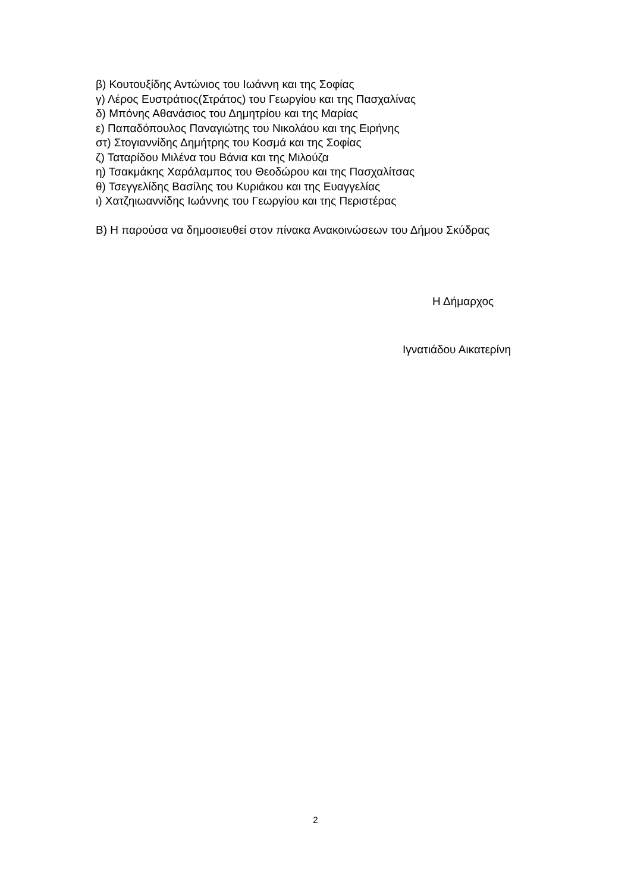β) Κουτουξίδης Αντώνιος του Ιωάννη και της Σοφίας
γ) Λέρος Ευστράτιος(Στράτος) του Γεωργίου και της Πασχαλίνας
δ) Μπόνης Αθανάσιος του Δημητρίου και της Μαρίας
ε) Παπαδόπουλος Παναγιώτης του Νικολάου και της Ειρήνης
στ) Στογιαννίδης Δημήτρης του Κοσμά και της Σοφίας
ζ) Ταταρίδου Μιλένα του Βάνια και της Μιλούζα
η) Τσακμάκης Χαράλαμπος του Θεοδώρου και της Πασχαλίτσας
θ) Τσεγγελίδης Βασίλης του Κυριάκου και της Ευαγγελίας
ι) Χατζηιωαννίδης Ιωάννης του Γεωργίου και της Περιστέρας
Β) Η παρούσα να δημοσιευθεί στον πίνακα Ανακοινώσεων του Δήμου Σκύδρας
Η Δήμαρχος
Ιγνατιάδου Αικατερίνη
2